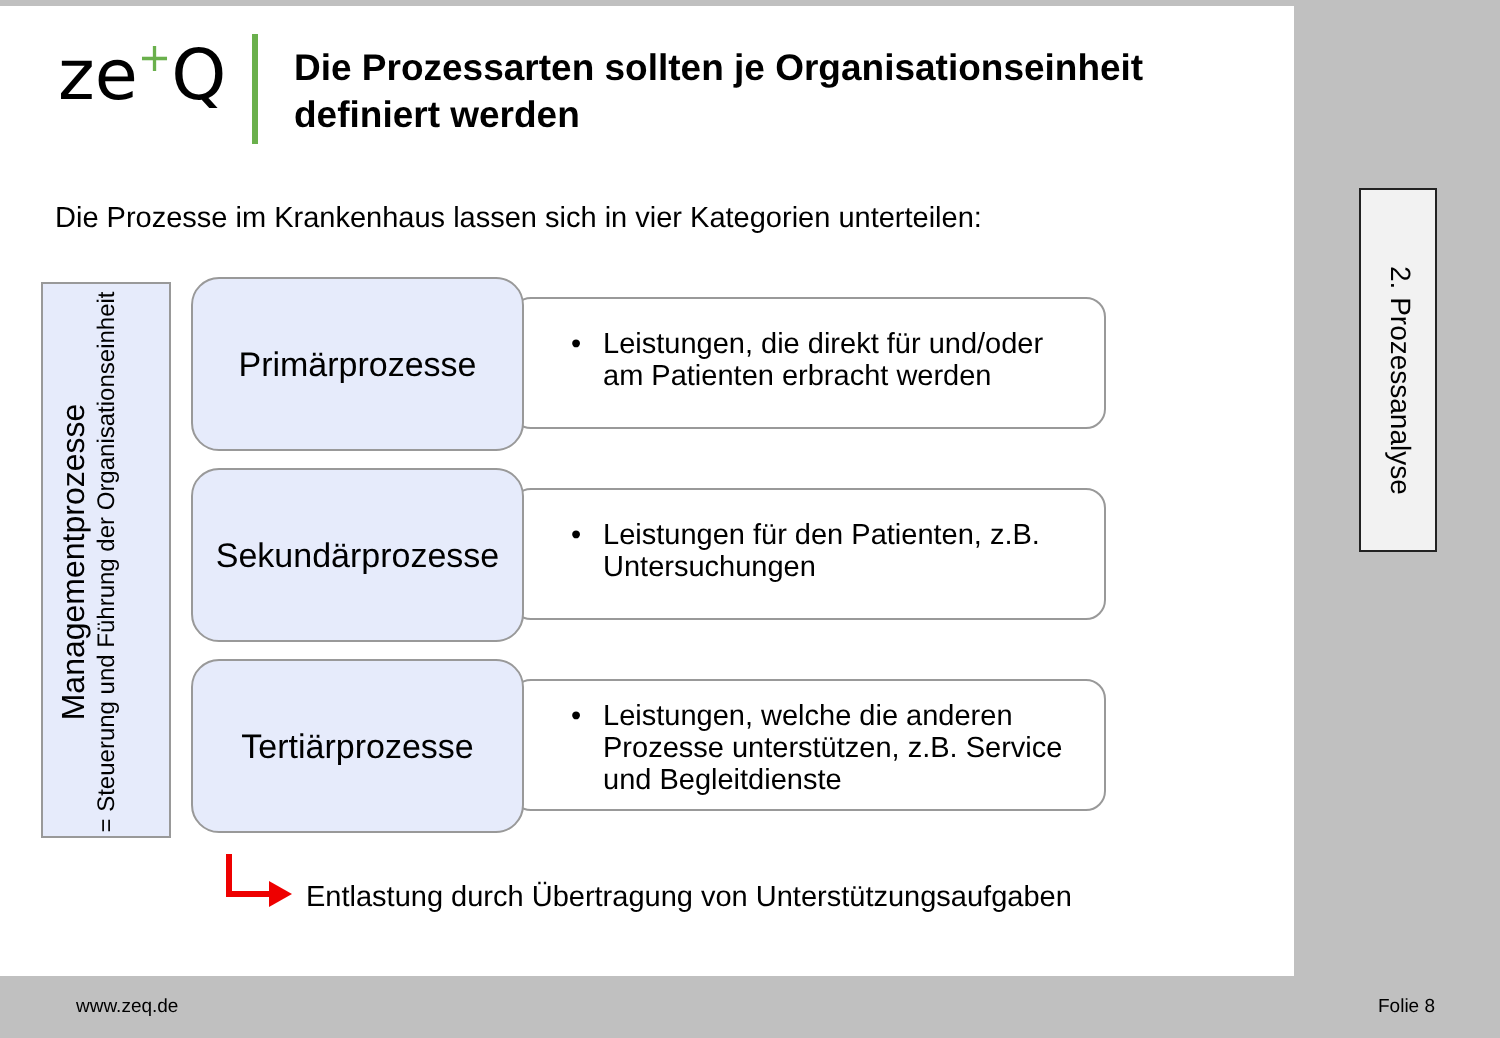ze+Q
Die Prozessarten sollten je Organisationseinheit definiert werden
Die Prozesse im Krankenhaus lassen sich in vier Kategorien unterteilen:
Managementprozesse
= Steuerung und Führung der Organisationseinheit
• Leistungen, die direkt für und/oder am Patienten erbracht werden
Primärprozesse
• Leistungen für den Patienten, z.B. Untersuchungen
Sekundärprozesse
• Leistungen, welche die anderen Prozesse unterstützen, z.B. Service und Begleitdienste
Tertiärprozesse
Entlastung durch Übertragung von Unterstützungsaufgaben
2. Prozessanalyse
www.zeq.de Folie 8